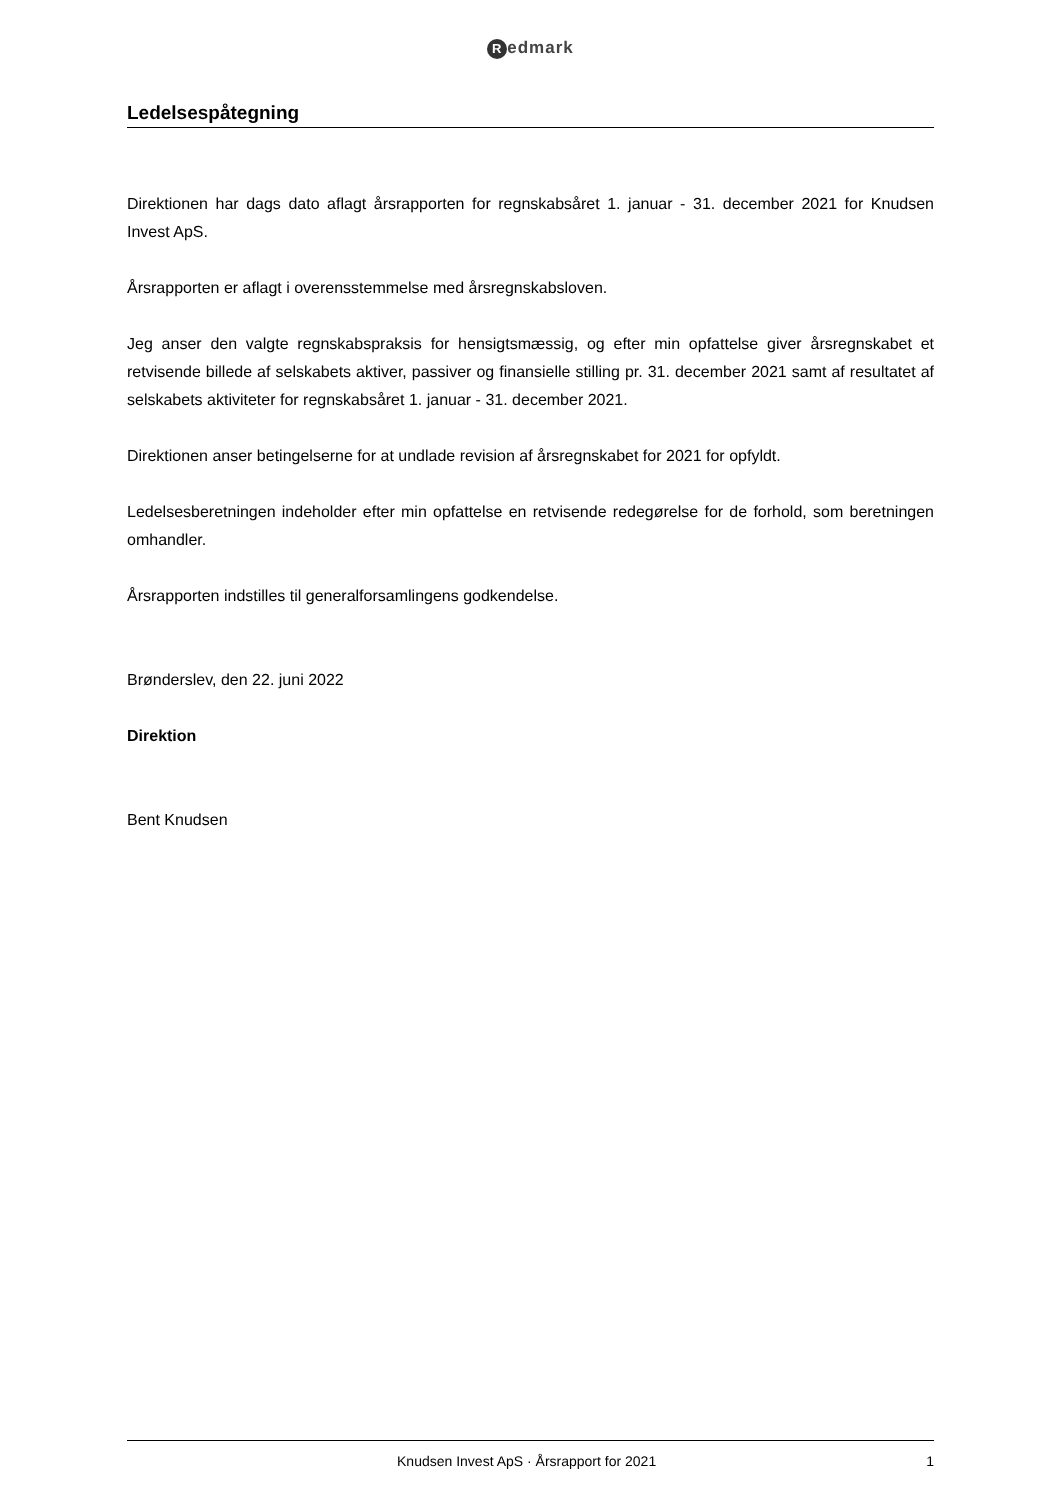Redmark
Ledelsespåtegning
Direktionen har dags dato aflagt årsrapporten for regnskabsåret 1. januar - 31. december 2021 for Knudsen Invest ApS.
Årsrapporten er aflagt i overensstemmelse med årsregnskabsloven.
Jeg anser den valgte regnskabspraksis for hensigtsmæssig, og efter min opfattelse giver årsregnskabet et retvisende billede af selskabets aktiver, passiver og finansielle stilling pr. 31. december 2021 samt af resultatet af selskabets aktiviteter for regnskabsåret 1. januar - 31. december 2021.
Direktionen anser betingelserne for at undlade revision af årsregnskabet for 2021 for opfyldt.
Ledelsesberetningen indeholder efter min opfattelse en retvisende redegørelse for de forhold, som beretningen omhandler.
Årsrapporten indstilles til generalforsamlingens godkendelse.
Brønderslev, den 22. juni 2022
Direktion
Bent Knudsen
Knudsen Invest ApS · Årsrapport for 2021 1